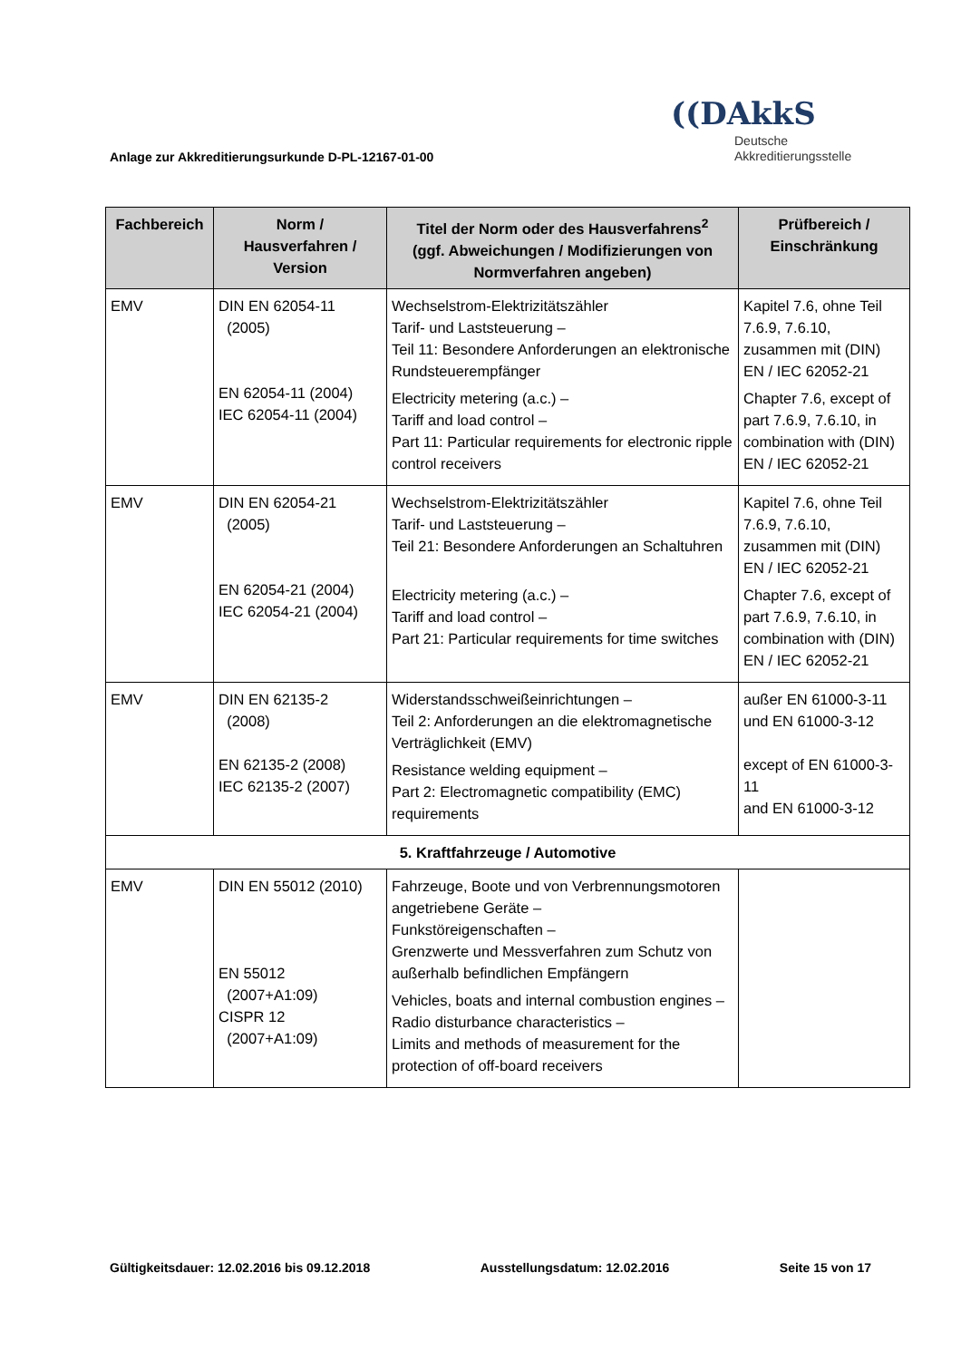((DAkkS
Deutsche
Akkreditierungsstelle
Anlage zur Akkreditierungsurkunde D-PL-12167-01-00
| Fachbereich | Norm / Hausverfahren / Version | Titel der Norm oder des Hausverfahrens<sup>2</sup> (ggf. Abweichungen / Modifizierungen von Normverfahren angeben) | Prüfbereich / Einschränkung |
| --- | --- | --- | --- |
| EMV | DIN EN 62054-11 (2005) EN 62054-11 (2004) IEC 62054-11 (2004) | Wechselstrom-Elektrizitätszähler Tarif- und Laststeuerung – Teil 11: Besondere Anforderungen an elektronische Rundsteuerempfänger Electricity metering (a.c.) – Tariff and load control – Part 11: Particular requirements for electronic ripple control receivers | Kapitel 7.6, ohne Teil 7.6.9, 7.6.10, zusammen mit (DIN) EN / IEC 62052-21 Chapter 7.6, except of part 7.6.9, 7.6.10, in combination with (DIN) EN / IEC 62052-21 |
| EMV | DIN EN 62054-21 (2005) EN 62054-21 (2004) IEC 62054-21 (2004) | Wechselstrom-Elektrizitätszähler Tarif- und Laststeuerung – Teil 21: Besondere Anforderungen an Schaltuhren Electricity metering (a.c.) – Tariff and load control – Part 21: Particular requirements for time switches | Kapitel 7.6, ohne Teil 7.6.9, 7.6.10, zusammen mit (DIN) EN / IEC 62052-21 Chapter 7.6, except of part 7.6.9, 7.6.10, in combination with (DIN) EN / IEC 62052-21 |
| EMV | DIN EN 62135-2 (2008) EN 62135-2 (2008) IEC 62135-2 (2007) | Widerstandsschweißeinrichtungen – Teil 2: Anforderungen an die elektromagnetische Verträglichkeit (EMV) Resistance welding equipment – Part 2: Electromagnetic compatibility (EMC) requirements | außer EN 61000-3-11 und EN 61000-3-12 except of EN 61000-3-11 and EN 61000-3-12 |
| 5. Kraftfahrzeuge / Automotive | | | |
| EMV | DIN EN 55012 (2010) EN 55012 (2007+A1:09) CISPR 12 (2007+A1:09) | Fahrzeuge, Boote und von Verbrennungsmotoren angetriebene Geräte – Funkstöreigenschaften – Grenzwerte und Messverfahren zum Schutz von außerhalb befindlichen Empfängern Vehicles, boats and internal combustion engines – Radio disturbance characteristics – Limits and methods of measurement for the protection of off-board receivers | |
Gültigkeitsdauer: 12.02.2016 bis 09.12.2018 Ausstellungsdatum: 12.02.2016 Seite 15 von 17